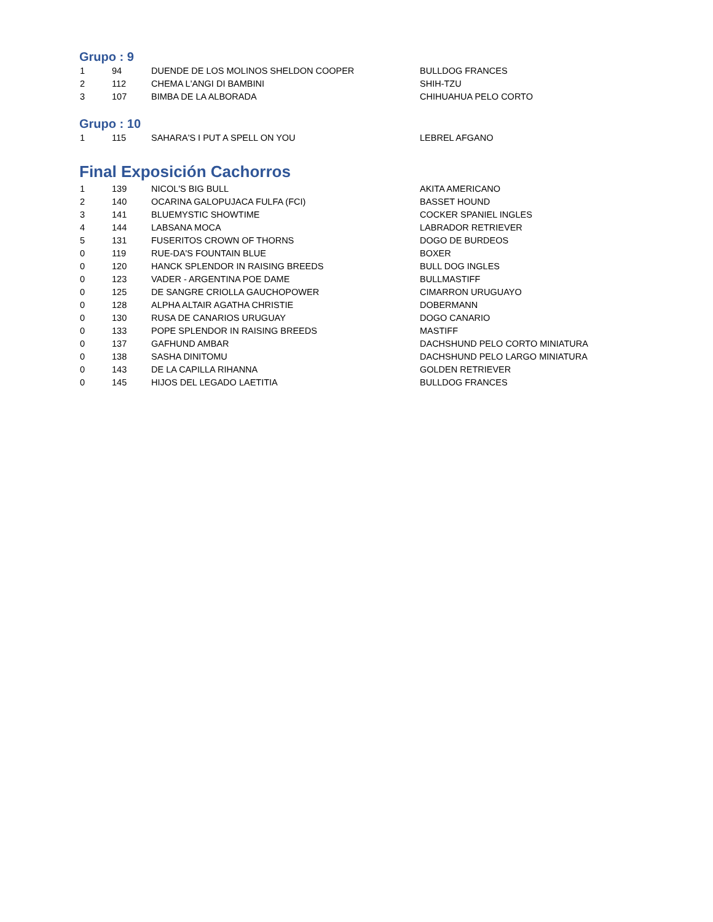Grupo : 9
| 1 | 94 | DUENDE DE LOS MOLINOS SHELDON COOPER | BULLDOG FRANCES |
| 2 | 112 | CHEMA L'ANGI DI BAMBINI | SHIH-TZU |
| 3 | 107 | BIMBA DE LA ALBORADA | CHIHUAHUA PELO CORTO |
Grupo : 10
| 1 | 115 | SAHARA'S I PUT A SPELL ON YOU | LEBREL AFGANO |
Final Exposición Cachorros
| 1 | 139 | NICOL'S BIG BULL | AKITA AMERICANO |
| 2 | 140 | OCARINA GALOPUJACA FULFA (FCI) | BASSET HOUND |
| 3 | 141 | BLUEMYSTIC SHOWTIME | COCKER SPANIEL INGLES |
| 4 | 144 | LABSANA MOCA | LABRADOR RETRIEVER |
| 5 | 131 | FUSERITOS CROWN OF THORNS | DOGO DE BURDEOS |
| 0 | 119 | RUE-DA'S FOUNTAIN BLUE | BOXER |
| 0 | 120 | HANCK SPLENDOR IN RAISING BREEDS | BULL DOG INGLES |
| 0 | 123 | VADER - ARGENTINA POE DAME | BULLMASTIFF |
| 0 | 125 | DE SANGRE CRIOLLA GAUCHOPOWER | CIMARRON URUGUAYO |
| 0 | 128 | ALPHA ALTAIR AGATHA CHRISTIE | DOBERMANN |
| 0 | 130 | RUSA DE CANARIOS URUGUAY | DOGO CANARIO |
| 0 | 133 | POPE SPLENDOR IN RAISING BREEDS | MASTIFF |
| 0 | 137 | GAFHUND AMBAR | DACHSHUND PELO CORTO MINIATURA |
| 0 | 138 | SASHA DINITOMU | DACHSHUND PELO LARGO MINIATURA |
| 0 | 143 | DE LA CAPILLA RIHANNA | GOLDEN RETRIEVER |
| 0 | 145 | HIJOS DEL LEGADO LAETITIA | BULLDOG FRANCES |